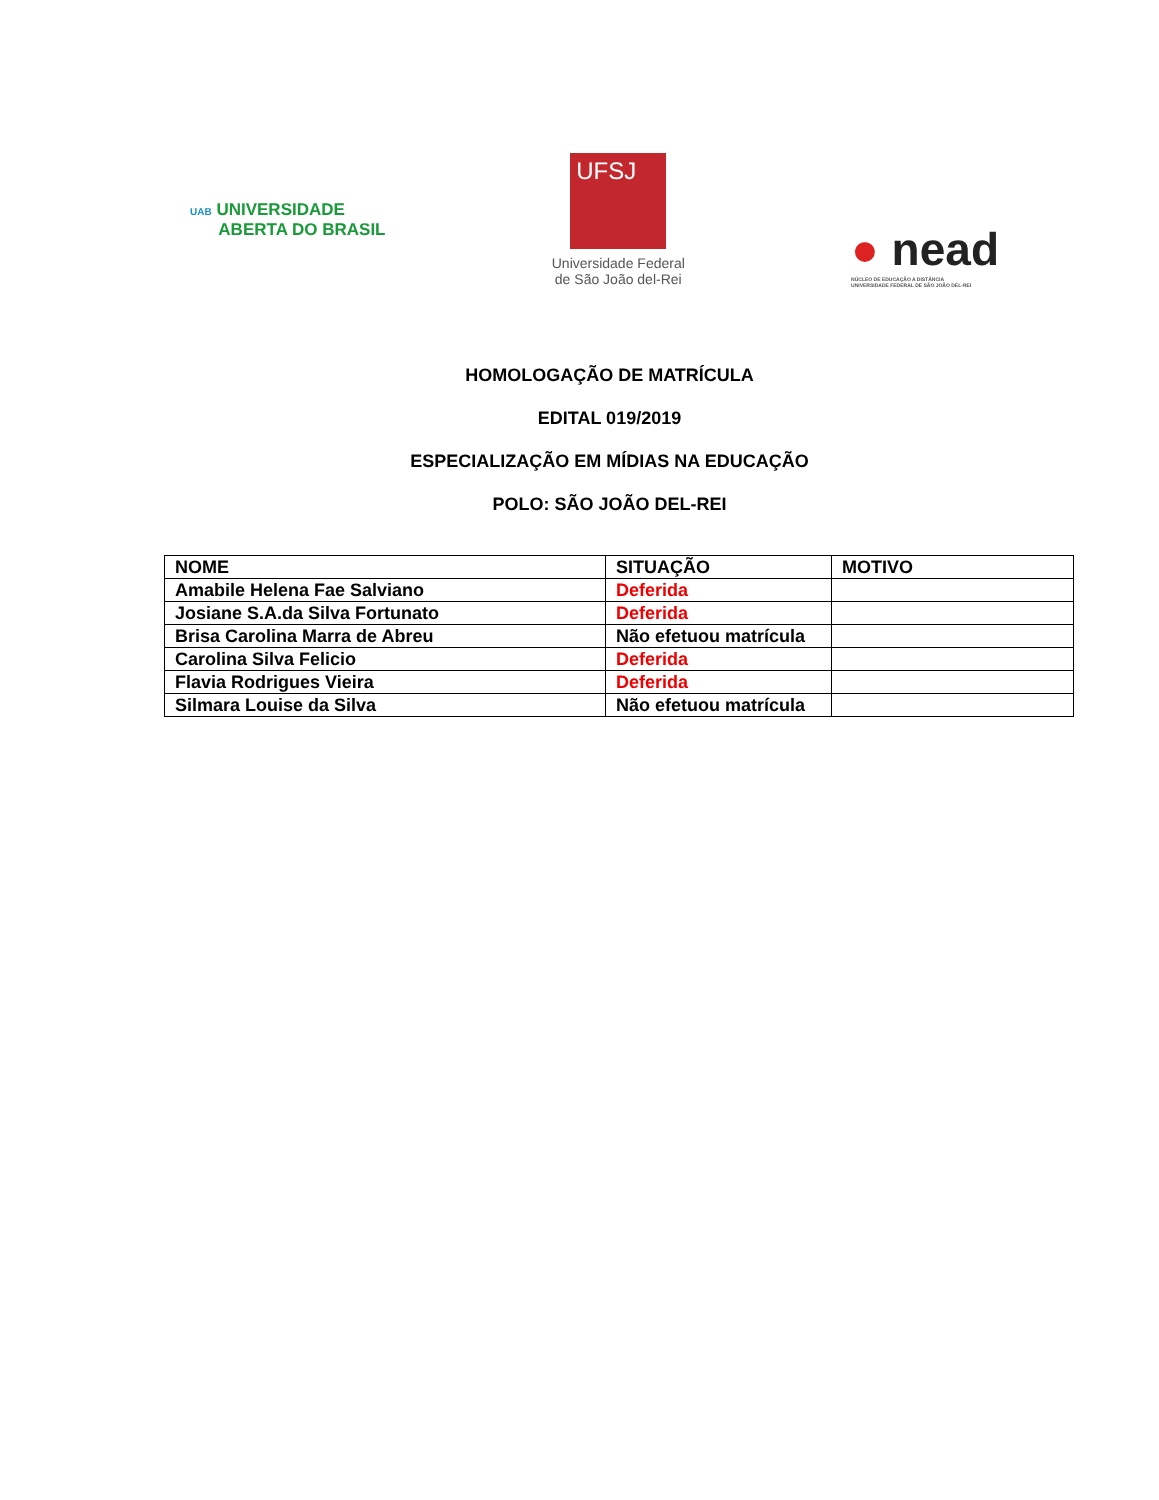UAB UNIVERSIDADE
ABERTA DO BRASIL
UFSJ
Universidade Federal
de São João del-Rei
● nead
NÚCLEO DE EDUCAÇÃO A DISTÂNCIA
UNIVERSIDADE FEDERAL DE SÃO JOÃO DEL-REI
HOMOLOGAÇÃO DE MATRÍCULA
EDITAL 019/2019
ESPECIALIZAÇÃO EM MÍDIAS NA EDUCAÇÃO
POLO: SÃO JOÃO DEL-REI
| NOME | SITUAÇÃO | MOTIVO |
| --- | --- | --- |
| Amabile Helena Fae Salviano | Deferida | |
| Josiane S.A.da Silva Fortunato | Deferida | |
| Brisa Carolina Marra de Abreu | Não efetuou matrícula | |
| Carolina Silva Felicio | Deferida | |
| Flavia Rodrigues Vieira | Deferida | |
| Silmara Louise da Silva | Não efetuou matrícula | |